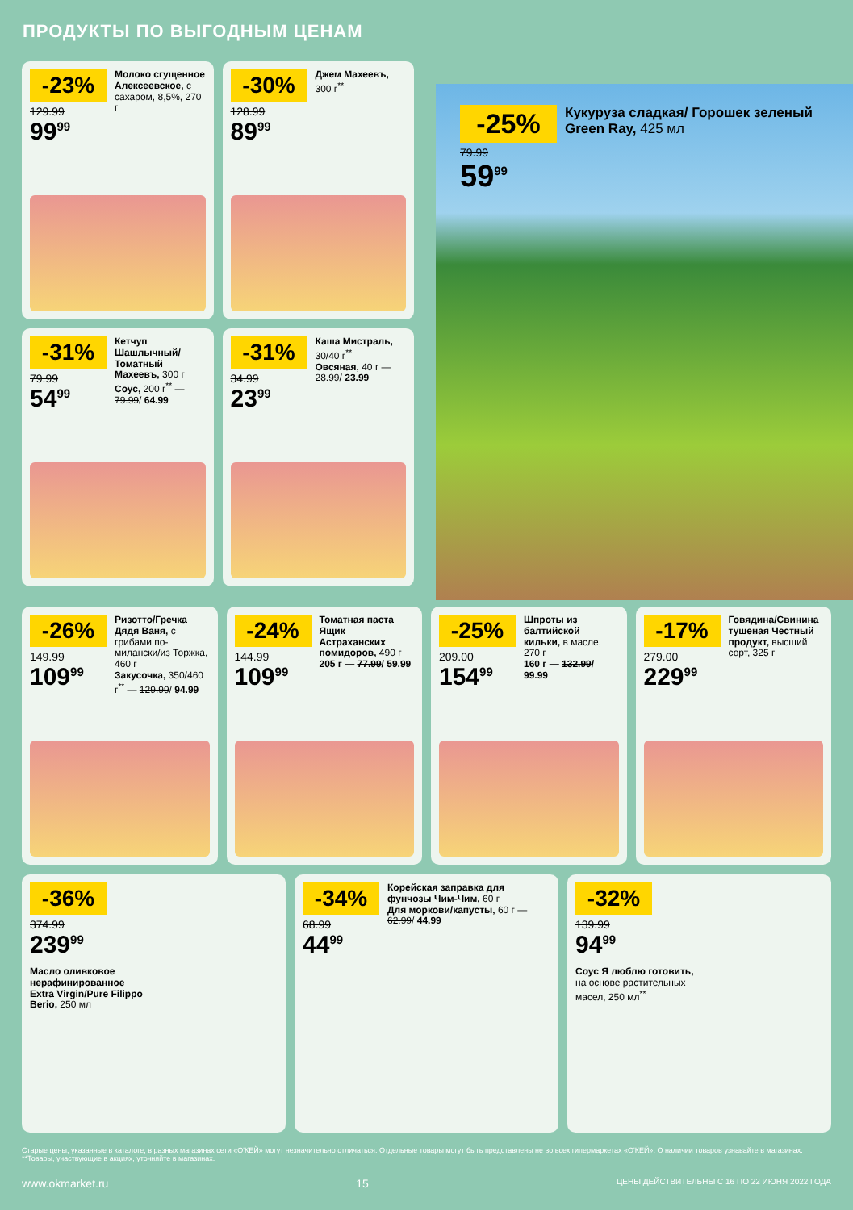ПРОДУКТЫ ПО ВЫГОДНЫМ ЦЕНАМ
-23%
129.99
99<sup>99</sup>
Молоко сгущенное Алексеевское, с сахаром, 8,5%, 270 г
-30%
128.99
89<sup>99</sup>
Джем Махеевъ, 300 г<sup>**</sup>
-31%
79.99
54<sup>99</sup>
Кетчуп Шашлычный/ Томатный Махеевъ, 300 г
Соус, 200 г<sup>**</sup> — 79.99/ 64.99
-31%
34.99
23<sup>99</sup>
Каша Мистраль, 30/40 г<sup>**</sup>
Овсяная, 40 г — 28.99/ 23.99
-25%
79.99
59<sup>99</sup>
Кукуруза сладкая/ Горошек зеленый Green Ray, 425 мл
-26%
149.99
109<sup>99</sup>
Ризотто/Гречка Дядя Ваня, с грибами по-милански/из Торжка, 460 г
Закусочка, 350/460 г<sup>**</sup> — 129.99/ 94.99
-24%
144.99
109<sup>99</sup>
Томатная паста Ящик Астраханских помидоров, 490 г
205 г — 77.99/ 59.99
-25%
209.00
154<sup>99</sup>
Шпроты из балтийской кильки, в масле, 270 г
160 г — 132.99/ 99.99
-17%
279.00
229<sup>99</sup>
Говядина/Свинина тушеная Честный продукт, высший сорт, 325 г
-36%
374.99
239<sup>99</sup>
Масло оливковое нерафинированное Extra Virgin/Pure Filippo Berio, 250 мл
-34%
68.99
44<sup>99</sup>
Корейская заправка для фунчозы Чим-Чим, 60 г
Для моркови/капусты, 60 г — 62.99/ 44.99
-32%
139.99
94<sup>99</sup>
Соус Я люблю готовить, на основе растительных масел, 250 мл<sup>**</sup>
Старые цены, указанные в каталоге, в разных магазинах сети «О'КЕЙ» могут незначительно отличаться. Отдельные товары могут быть представлены не во всех гипермаркетах «О'КЕЙ». О наличии товаров узнавайте в магазинах. **Товары, участвующие в акциях, уточняйте в магазинах.
www.okmarket.ru 15 ЦЕНЫ ДЕЙСТВИТЕЛЬНЫ С 16 ПО 22 ИЮНЯ 2022 ГОДА